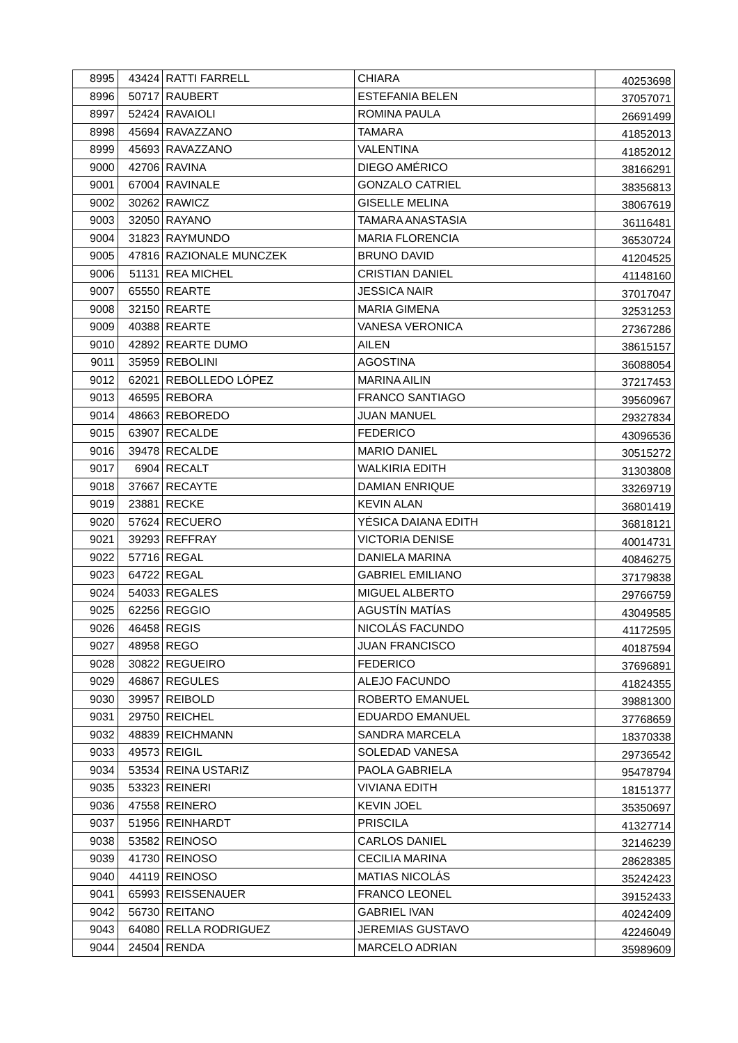| 8995 | 43424 | RATTI FARRELL | CHIARA | 40253698 |
| 8996 | 50717 | RAUBERT | ESTEFANIA BELEN | 37057071 |
| 8997 | 52424 | RAVAIOLI | ROMINA PAULA | 26691499 |
| 8998 | 45694 | RAVAZZANO | TAMARA | 41852013 |
| 8999 | 45693 | RAVAZZANO | VALENTINA | 41852012 |
| 9000 | 42706 | RAVINA | DIEGO AMÉRICO | 38166291 |
| 9001 | 67004 | RAVINALE | GONZALO CATRIEL | 38356813 |
| 9002 | 30262 | RAWICZ | GISELLE MELINA | 38067619 |
| 9003 | 32050 | RAYANO | TAMARA ANASTASIA | 36116481 |
| 9004 | 31823 | RAYMUNDO | MARIA FLORENCIA | 36530724 |
| 9005 | 47816 | RAZIONALE MUNCZEK | BRUNO DAVID | 41204525 |
| 9006 | 51131 | REA MICHEL | CRISTIAN DANIEL | 41148160 |
| 9007 | 65550 | REARTE | JESSICA NAIR | 37017047 |
| 9008 | 32150 | REARTE | MARIA GIMENA | 32531253 |
| 9009 | 40388 | REARTE | VANESA VERONICA | 27367286 |
| 9010 | 42892 | REARTE DUMO | AILEN | 38615157 |
| 9011 | 35959 | REBOLINI | AGOSTINA | 36088054 |
| 9012 | 62021 | REBOLLEDO LÓPEZ | MARINA AILIN | 37217453 |
| 9013 | 46595 | REBORA | FRANCO SANTIAGO | 39560967 |
| 9014 | 48663 | REBOREDO | JUAN MANUEL | 29327834 |
| 9015 | 63907 | RECALDE | FEDERICO | 43096536 |
| 9016 | 39478 | RECALDE | MARIO DANIEL | 30515272 |
| 9017 | 6904 | RECALT | WALKIRIA EDITH | 31303808 |
| 9018 | 37667 | RECAYTE | DAMIAN ENRIQUE | 33269719 |
| 9019 | 23881 | RECKE | KEVIN ALAN | 36801419 |
| 9020 | 57624 | RECUERO | YÉSICA DAIANA EDITH | 36818121 |
| 9021 | 39293 | REFFRAY | VICTORIA DENISE | 40014731 |
| 9022 | 57716 | REGAL | DANIELA MARINA | 40846275 |
| 9023 | 64722 | REGAL | GABRIEL EMILIANO | 37179838 |
| 9024 | 54033 | REGALES | MIGUEL ALBERTO | 29766759 |
| 9025 | 62256 | REGGIO | AGUSTÍN MATÍAS | 43049585 |
| 9026 | 46458 | REGIS | NICOLÁS FACUNDO | 41172595 |
| 9027 | 48958 | REGO | JUAN FRANCISCO | 40187594 |
| 9028 | 30822 | REGUEIRO | FEDERICO | 37696891 |
| 9029 | 46867 | REGULES | ALEJO FACUNDO | 41824355 |
| 9030 | 39957 | REIBOLD | ROBERTO EMANUEL | 39881300 |
| 9031 | 29750 | REICHEL | EDUARDO EMANUEL | 37768659 |
| 9032 | 48839 | REICHMANN | SANDRA MARCELA | 18370338 |
| 9033 | 49573 | REIGIL | SOLEDAD VANESA | 29736542 |
| 9034 | 53534 | REINA USTARIZ | PAOLA GABRIELA | 95478794 |
| 9035 | 53323 | REINERI | VIVIANA EDITH | 18151377 |
| 9036 | 47558 | REINERO | KEVIN JOEL | 35350697 |
| 9037 | 51956 | REINHARDT | PRISCILA | 41327714 |
| 9038 | 53582 | REINOSO | CARLOS DANIEL | 32146239 |
| 9039 | 41730 | REINOSO | CECILIA MARINA | 28628385 |
| 9040 | 44119 | REINOSO | MATIAS NICOLÁS | 35242423 |
| 9041 | 65993 | REISSENAUER | FRANCO LEONEL | 39152433 |
| 9042 | 56730 | REITANO | GABRIEL IVAN | 40242409 |
| 9043 | 64080 | RELLA RODRIGUEZ | JEREMIAS GUSTAVO | 42246049 |
| 9044 | 24504 | RENDA | MARCELO ADRIAN | 35989609 |